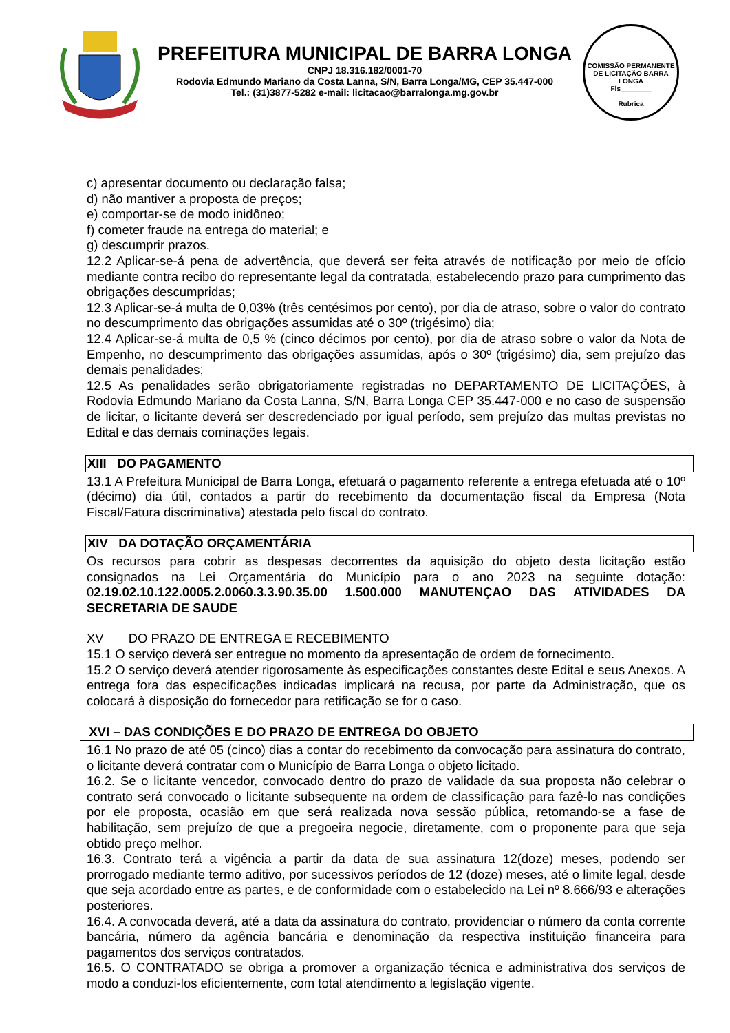PREFEITURA MUNICIPAL DE BARRA LONGA
CNPJ 18.316.182/0001-70
Rodovia Edmundo Mariano da Costa Lanna, S/N, Barra Longa/MG, CEP 35.447-000
Tel.: (31)3877-5282 e-mail: licitacao@barralonga.mg.gov.br
COMISSÃO PERMANENTE DE LICITAÇÃO BARRA LONGA
Fls________
Rubrica
c) apresentar documento ou declaração falsa;
d) não mantiver a proposta de preços;
e) comportar-se de modo inidôneo;
f) cometer fraude na entrega do material; e
g) descumprir prazos.
12.2 Aplicar-se-á pena de advertência, que deverá ser feita através de notificação por meio de ofício mediante contra recibo do representante legal da contratada, estabelecendo prazo para cumprimento das obrigações descumpridas;
12.3 Aplicar-se-á multa de 0,03% (três centésimos por cento), por dia de atraso, sobre o valor do contrato no descumprimento das obrigações assumidas até o 30º (trigésimo) dia;
12.4 Aplicar-se-á multa de 0,5 % (cinco décimos por cento), por dia de atraso sobre o valor da Nota de Empenho, no descumprimento das obrigações assumidas, após o 30º (trigésimo) dia, sem prejuízo das demais penalidades;
12.5 As penalidades serão obrigatoriamente registradas no DEPARTAMENTO DE LICITAÇÕES, à Rodovia Edmundo Mariano da Costa Lanna, S/N, Barra Longa CEP 35.447-000 e no caso de suspensão de licitar, o licitante deverá ser descredenciado por igual período, sem prejuízo das multas previstas no Edital e das demais cominações legais.
XIII DO PAGAMENTO
13.1 A Prefeitura Municipal de Barra Longa, efetuará o pagamento referente a entrega efetuada até o 10º (décimo) dia útil, contados a partir do recebimento da documentação fiscal da Empresa (Nota Fiscal/Fatura discriminativa) atestada pelo fiscal do contrato.
XIV DA DOTAÇÃO ORÇAMENTÁRIA
Os recursos para cobrir as despesas decorrentes da aquisição do objeto desta licitação estão consignados na Lei Orçamentária do Município para o ano 2023 na seguinte dotação: 02.19.02.10.122.0005.2.0060.3.3.90.35.00 1.500.000 MANUTENÇAO DAS ATIVIDADES DA SECRETARIA DE SAUDE
XV DO PRAZO DE ENTREGA E RECEBIMENTO
15.1 O serviço deverá ser entregue no momento da apresentação de ordem de fornecimento.
15.2 O serviço deverá atender rigorosamente às especificações constantes deste Edital e seus Anexos. A entrega fora das especificações indicadas implicará na recusa, por parte da Administração, que os colocará à disposição do fornecedor para retificação se for o caso.
XVI – DAS CONDIÇÕES E DO PRAZO DE ENTREGA DO OBJETO
16.1 No prazo de até 05 (cinco) dias a contar do recebimento da convocação para assinatura do contrato, o licitante deverá contratar com o Município de Barra Longa o objeto licitado.
16.2. Se o licitante vencedor, convocado dentro do prazo de validade da sua proposta não celebrar o contrato será convocado o licitante subsequente na ordem de classificação para fazê-lo nas condições por ele proposta, ocasião em que será realizada nova sessão pública, retomando-se a fase de habilitação, sem prejuízo de que a pregoeira negocie, diretamente, com o proponente para que seja obtido preço melhor.
16.3. Contrato terá a vigência a partir da data de sua assinatura 12(doze) meses, podendo ser prorrogado mediante termo aditivo, por sucessivos períodos de 12 (doze) meses, até o limite legal, desde que seja acordado entre as partes, e de conformidade com o estabelecido na Lei nº 8.666/93 e alterações posteriores.
16.4. A convocada deverá, até a data da assinatura do contrato, providenciar o número da conta corrente bancária, número da agência bancária e denominação da respectiva instituição financeira para pagamentos dos serviços contratados.
16.5. O CONTRATADO se obriga a promover a organização técnica e administrativa dos serviços de modo a conduzi-los eficientemente, com total atendimento a legislação vigente.